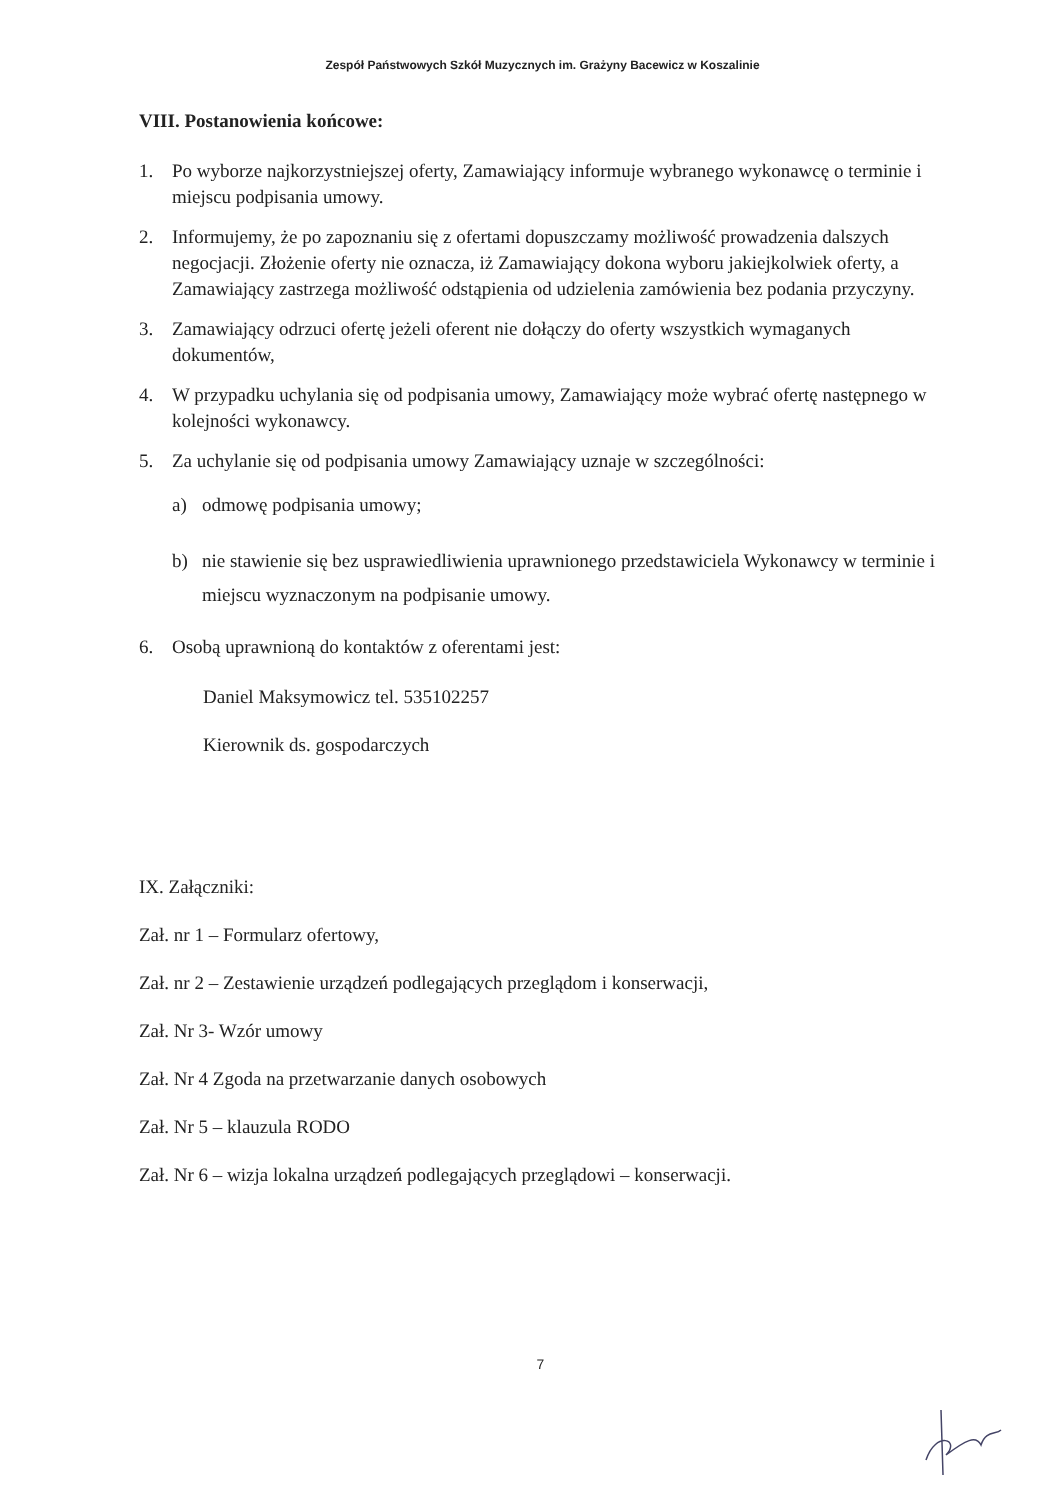Zespół Państwowych Szkół Muzycznych im. Grażyny Bacewicz w Koszalinie
VIII. Postanowienia końcowe:
1. Po wyborze najkorzystniejszej oferty, Zamawiający informuje wybranego wykonawcę o terminie i miejscu podpisania umowy.
2. Informujemy, że po zapoznaniu się z ofertami dopuszczamy możliwość prowadzenia dalszych negocjacji. Złożenie oferty nie oznacza, iż Zamawiający dokona wyboru jakiejkolwiek oferty, a Zamawiający zastrzega możliwość odstąpienia od udzielenia zamówienia bez podania przyczyny.
3. Zamawiający odrzuci ofertę jeżeli oferent nie dołączy do oferty wszystkich wymaganych dokumentów,
4. W przypadku uchylania się od podpisania umowy, Zamawiający może wybrać ofertę następnego w kolejności wykonawcy.
5. Za uchylanie się od podpisania umowy Zamawiający uznaje w szczególności:
a) odmowę podpisania umowy;
b) nie stawienie się bez usprawiedliwienia uprawnionego przedstawiciela Wykonawcy w terminie i miejscu wyznaczonym na podpisanie umowy.
6. Osobą uprawnioną do kontaktów z oferentami jest:
Daniel Maksymowicz tel. 535102257
Kierownik ds. gospodarczych
IX. Załączniki:
Zał. nr 1 – Formularz ofertowy,
Zał. nr 2 – Zestawienie urządzeń podlegających przeglądom i konserwacji,
Zał. Nr 3- Wzór umowy
Zał. Nr 4 Zgoda na przetwarzanie danych osobowych
Zał. Nr 5 – klauzula RODO
Zał. Nr 6 – wizja lokalna urządzeń podlegających przeglądowi – konserwacji.
7